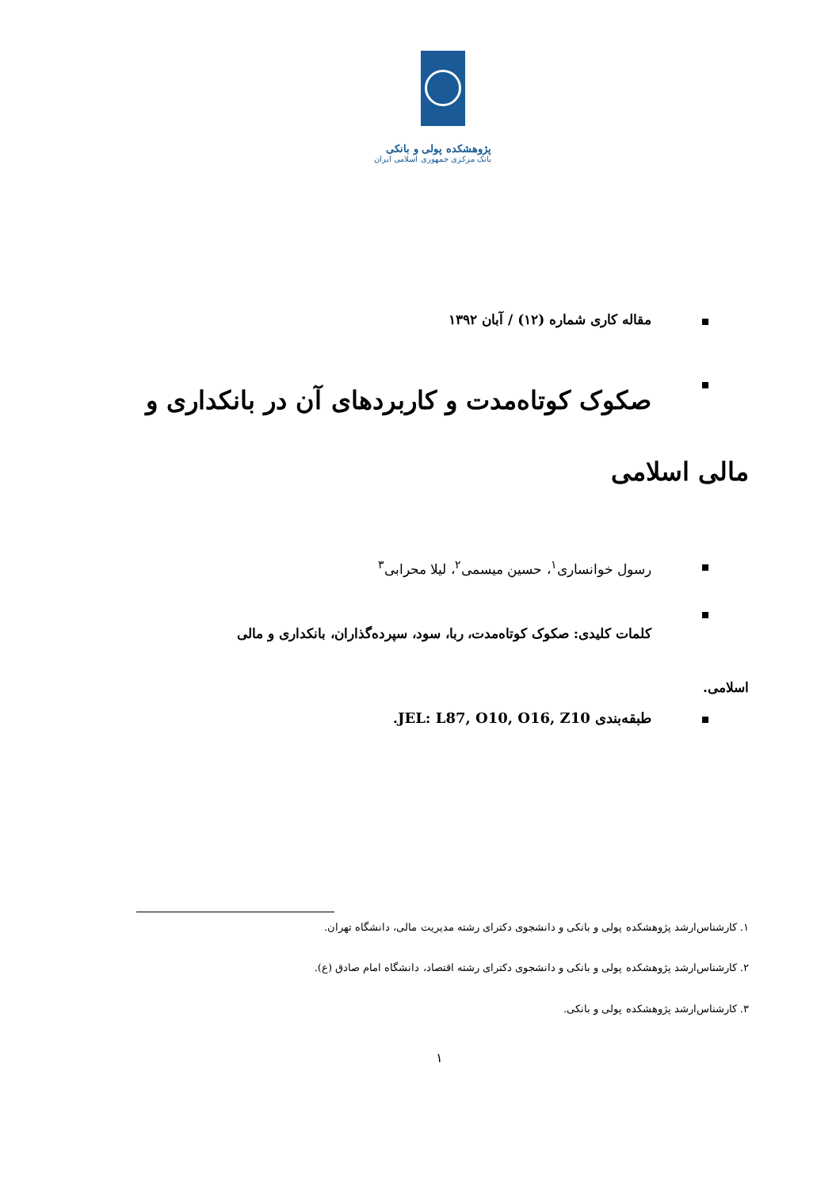پژوهشکده پولی و بانکی
بانک مرکزی جمهوری اسلامی ایران
مقاله کاری شماره (۱۲) / آبان ۱۳۹۲
صکوک کوتاه‌مدت و کاربردهای آن در بانکداری و
مالی اسلامی
رسول خوانساری<sup>۱</sup>، حسین میسمی<sup>۲</sup>، لیلا محرابی<sup>۳</sup>
کلمات کلیدی: صکوک کوتاه‌مدت، ربا، سود، سپرده‌گذاران، بانکداری و مالی
اسلامی.
طبقه‌بندی JEL: L87, O10, O16, Z10.
۱. کارشناس‌ارشد پژوهشکده پولی و بانکی و دانشجوی دکترای رشته مدیریت مالی، دانشگاه تهران.
۲. کارشناس‌ارشد پژوهشکده پولی و بانکی و دانشجوی دکترای رشته اقتصاد، دانشگاه امام صادق (ع).
۳. کارشناس‌ارشد پژوهشکده پولی و بانکی.
۱